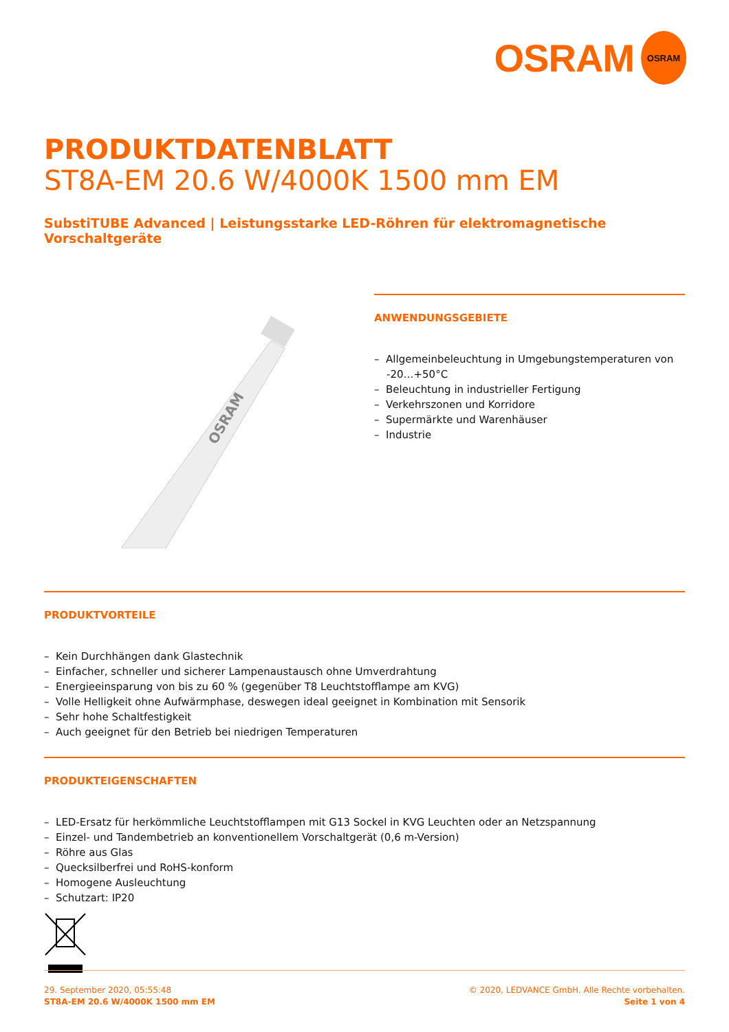OSRAM OSRAM
PRODUKTDATENBLATT
ST8A-EM 20.6 W/4000K 1500 mm EM
SubstiTUBE Advanced | Leistungsstarke LED-Röhren für elektromagnetische Vorschaltgeräte
OSRAM
ANWENDUNGSGEBIETE
– Allgemeinbeleuchtung in Umgebungstemperaturen von -20…+50°C
– Beleuchtung in industrieller Fertigung
– Verkehrszonen und Korridore
– Supermärkte und Warenhäuser
– Industrie
PRODUKTVORTEILE
– Kein Durchhängen dank Glastechnik
– Einfacher, schneller und sicherer Lampenaustausch ohne Umverdrahtung
– Energieeinsparung von bis zu 60 % (gegenüber T8 Leuchtstofflampe am KVG)
– Volle Helligkeit ohne Aufwärmphase, deswegen ideal geeignet in Kombination mit Sensorik
– Sehr hohe Schaltfestigkeit
– Auch geeignet für den Betrieb bei niedrigen Temperaturen
PRODUKTEIGENSCHAFTEN
– LED-Ersatz für herkömmliche Leuchtstofflampen mit G13 Sockel in KVG Leuchten oder an Netzspannung
– Einzel- und Tandembetrieb an konventionellem Vorschaltgerät (0,6 m-Version)
– Röhre aus Glas
– Quecksilberfrei und RoHS-konform
– Homogene Ausleuchtung
– Schutzart: IP20
29. September 2020, 05:55:48
ST8A-EM 20.6 W/4000K 1500 mm EM
© 2020, LEDVANCE GmbH. Alle Rechte vorbehalten.
Seite 1 von 4